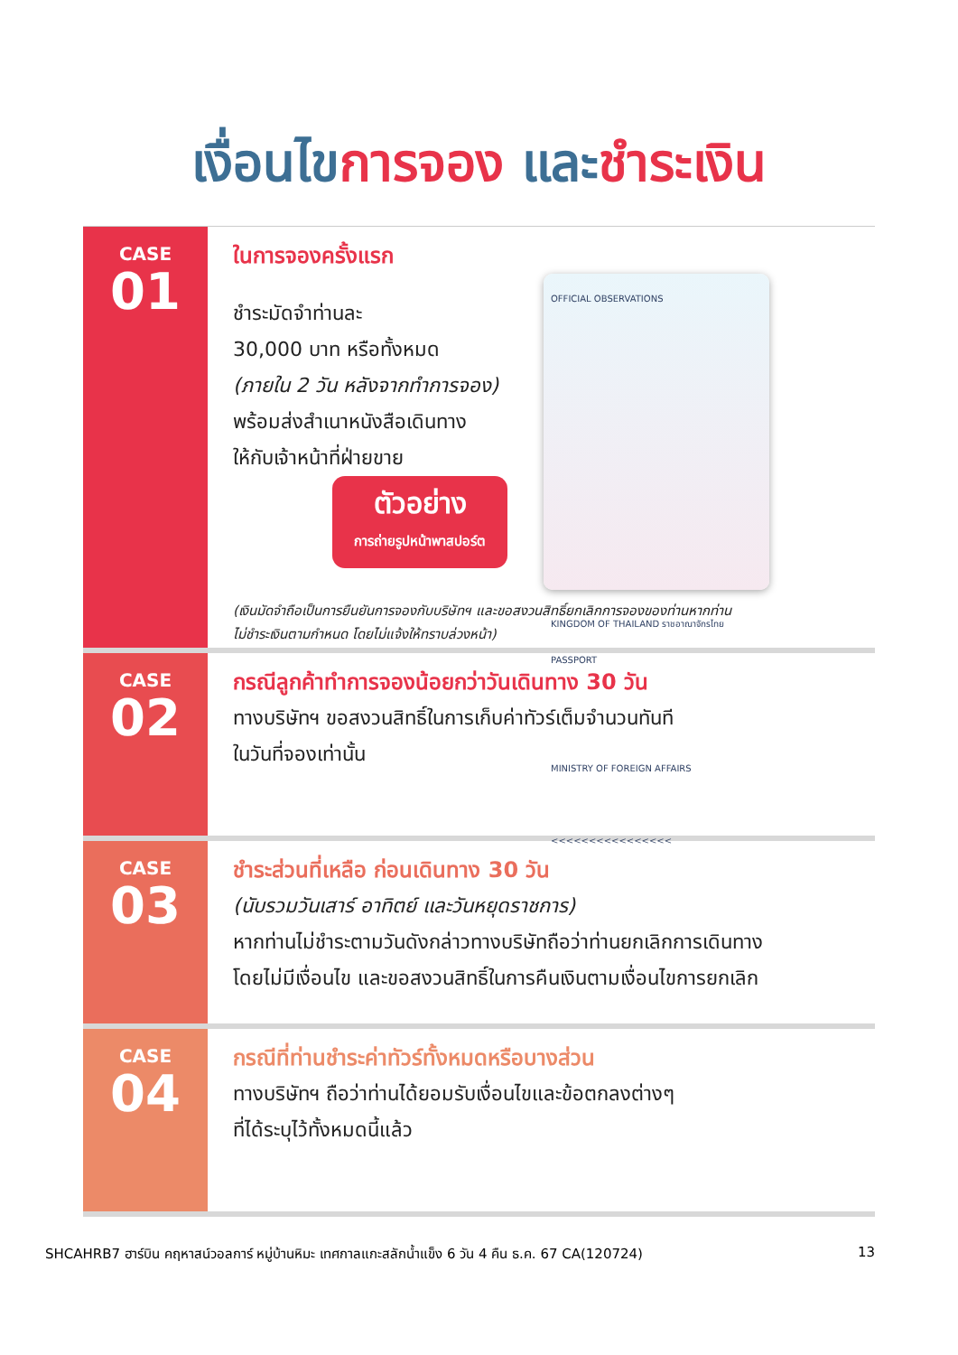เงื่อนไขการจอง และชำระเงิน
CASE
01
ในการจองครั้งแรก
ชำระมัดจำท่านละ
30,000 บาท หรือทั้งหมด
(ภายใน 2 วัน หลังจากทำการจอง)
พร้อมส่งสำเนาหนังสือเดินทาง
ให้กับเจ้าหน้าที่ฝ่ายขาย
ตัวอย่าง
การถ่ายรูปหน้าพาสปอร์ต
OFFICIAL OBSERVATIONS
KINGDOM OF THAILAND ราชอาณาจักรไทย
PASSPORT
MINISTRY OF FOREIGN AFFAIRS
<<<<<<<<<<<<<<<<
(เงินมัดจำถือเป็นการยืนยันการจองกับบริษัทฯ และขอสงวนสิทธิ์ยกเลิกการจองของท่านหากท่าน
ไม่ชำระเงินตามกำหนด โดยไม่แจ้งให้ทราบล่วงหน้า)
CASE
02
กรณีลูกค้าทำการจองน้อยกว่าวันเดินทาง 30 วัน
ทางบริษัทฯ ขอสงวนสิทธิ์ในการเก็บค่าทัวร์เต็มจำนวนทันที
ในวันที่จองเท่านั้น
CASE
03
ชำระส่วนที่เหลือ ก่อนเดินทาง 30 วัน
(นับรวมวันเสาร์ อาทิตย์ และวันหยุดราชการ)
หากท่านไม่ชำระตามวันดังกล่าวทางบริษัทถือว่าท่านยกเลิกการเดินทาง
โดยไม่มีเงื่อนไข และขอสงวนสิทธิ์ในการคืนเงินตามเงื่อนไขการยกเลิก
CASE
04
กรณีที่ท่านชำระค่าทัวร์ทั้งหมดหรือบางส่วน
ทางบริษัทฯ ถือว่าท่านได้ยอมรับเงื่อนไขและข้อตกลงต่างๆ
ที่ได้ระบุไว้ทั้งหมดนี้แล้ว
SHCAHRB7 ฮาร์บิน คฤหาสน์วอลการ์ หมู่บ้านหิมะ เทศกาลแกะสลักน้ำแข็ง 6 วัน 4 คืน ธ.ค. 67 CA(120724) 13